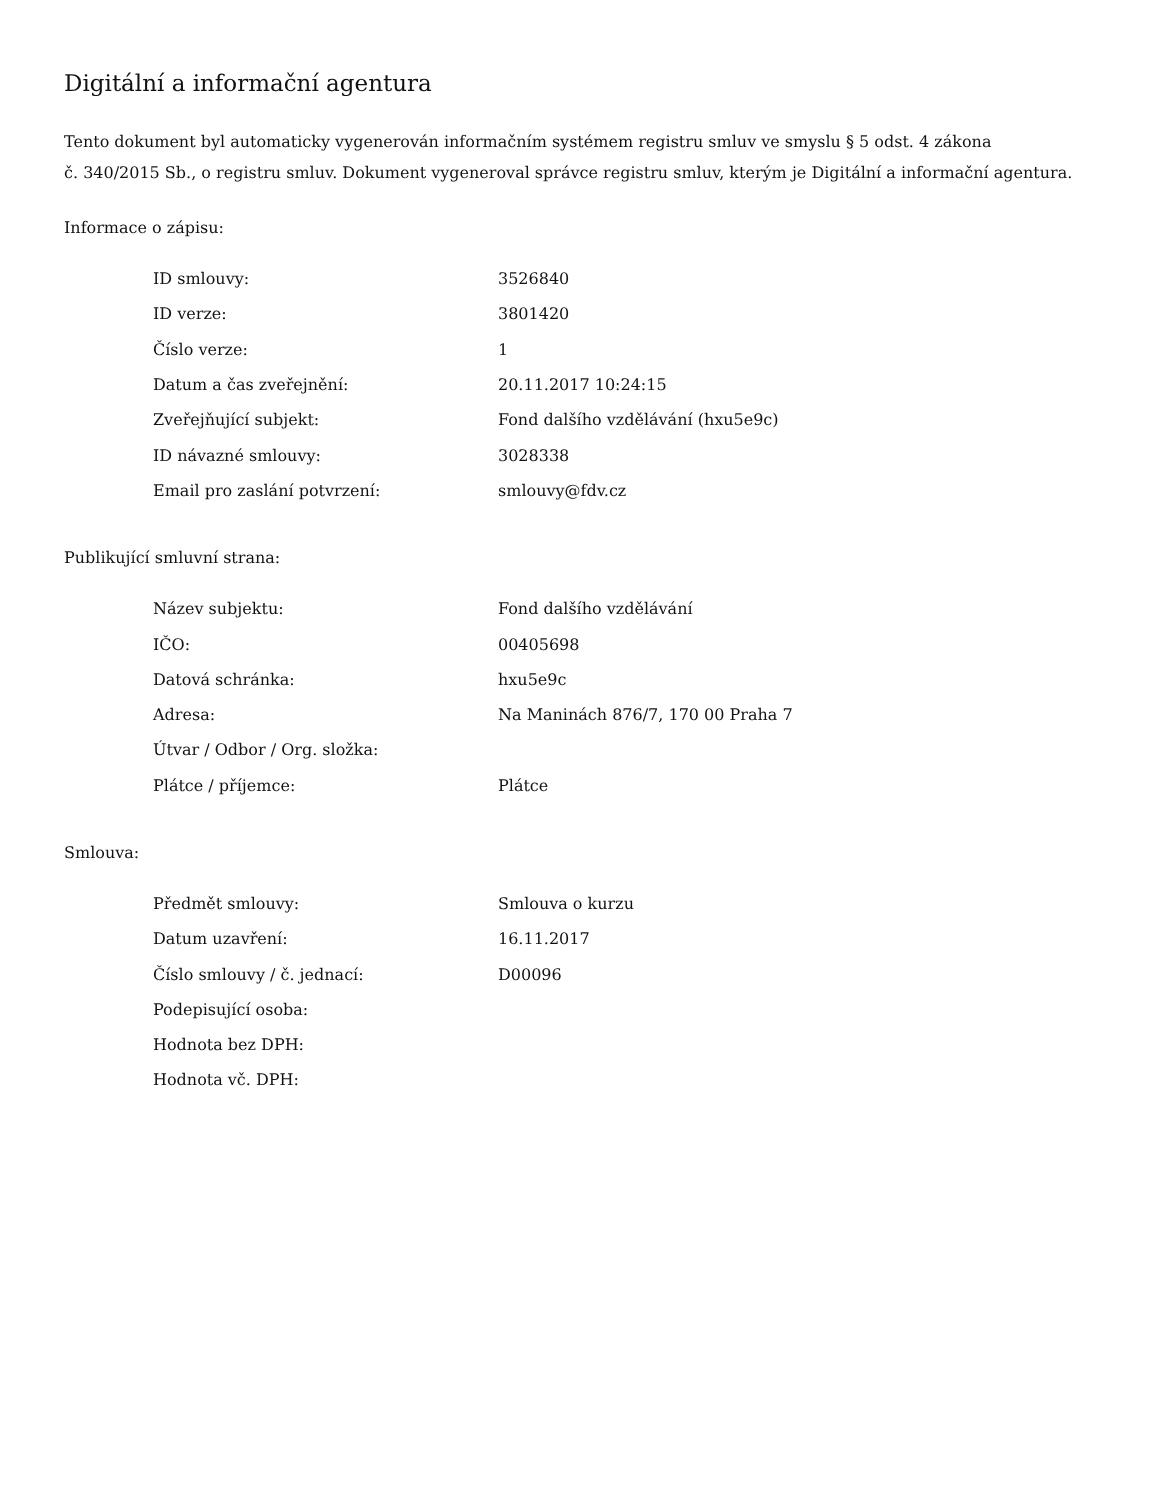Digitální a informační agentura
Tento dokument byl automaticky vygenerován informačním systémem registru smluv ve smyslu § 5 odst. 4 zákona
č. 340/2015 Sb., o registru smluv. Dokument vygeneroval správce registru smluv, kterým je Digitální a informační agentura.
Informace o zápisu:
| ID smlouvy: | 3526840 |
| ID verze: | 3801420 |
| Číslo verze: | 1 |
| Datum a čas zveřejnění: | 20.11.2017 10:24:15 |
| Zveřejňující subjekt: | Fond dalšího vzdělávání (hxu5e9c) |
| ID návazné smlouvy: | 3028338 |
| Email pro zaslání potvrzení: | smlouvy@fdv.cz |
Publikující smluvní strana:
| Název subjektu: | Fond dalšího vzdělávání |
| IČO: | 00405698 |
| Datová schránka: | hxu5e9c |
| Adresa: | Na Maninách 876/7, 170 00 Praha 7 |
| Útvar / Odbor / Org. složka: | |
| Plátce / příjemce: | Plátce |
Smlouva:
| Předmět smlouvy: | Smlouva o kurzu |
| Datum uzavření: | 16.11.2017 |
| Číslo smlouvy / č. jednací: | D00096 |
| Podepisující osoba: | |
| Hodnota bez DPH: | |
| Hodnota vč. DPH: | |